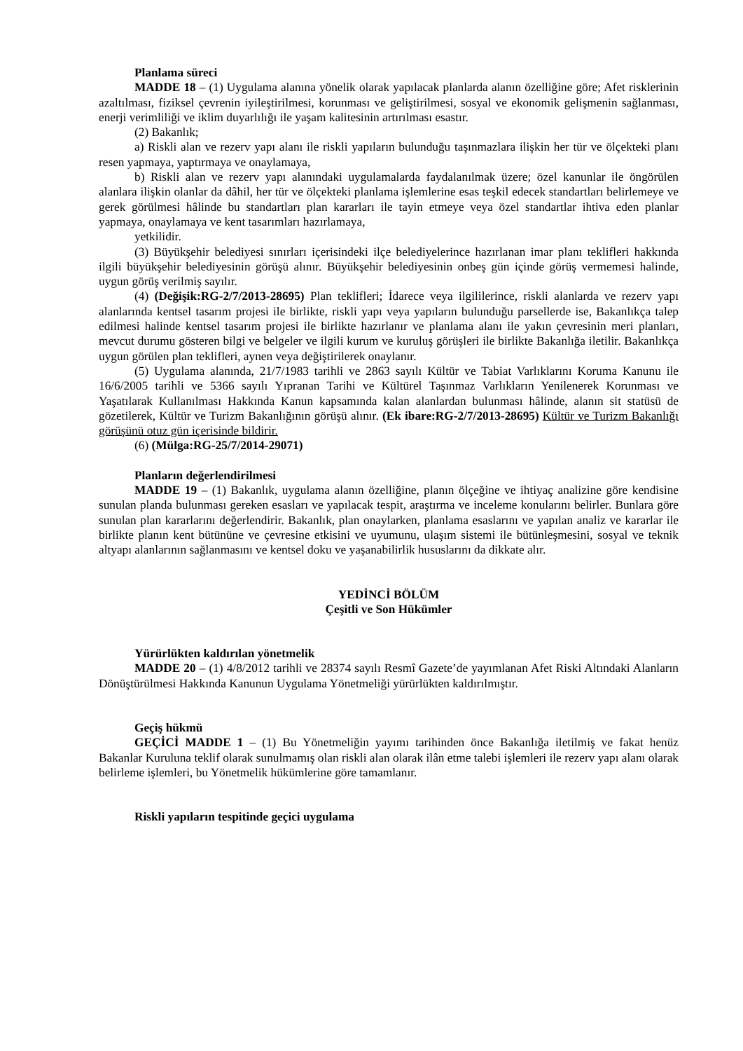Planlama süreci
MADDE 18 – (1) Uygulama alanına yönelik olarak yapılacak planlarda alanın özelliğine göre; Afet risklerinin azaltılması, fiziksel çevrenin iyileştirilmesi, korunması ve geliştirilmesi, sosyal ve ekonomik gelişmenin sağlanması, enerji verimliliği ve iklim duyarlılığı ile yaşam kalitesinin artırılması esastır.
(2) Bakanlık;
a) Riskli alan ve rezerv yapı alanı ile riskli yapıların bulunduğu taşınmazlara ilişkin her tür ve ölçekteki planı resen yapmaya, yaptırmaya ve onaylamaya,
b) Riskli alan ve rezerv yapı alanındaki uygulamalarda faydalanılmak üzere; özel kanunlar ile öngörülen alanlara ilişkin olanlar da dâhil, her tür ve ölçekteki planlama işlemlerine esas teşkil edecek standartları belirlemeye ve gerek görülmesi hâlinde bu standartları plan kararları ile tayin etmeye veya özel standartlar ihtiva eden planlar yapmaya, onaylamaya ve kent tasarımları hazırlamaya,
yetkilidir.
(3) Büyükşehir belediyesi sınırları içerisindeki ilçe belediyelerince hazırlanan imar planı teklifleri hakkında ilgili büyükşehir belediyesinin görüşü alınır. Büyükşehir belediyesinin onbeş gün içinde görüş vermemesi halinde, uygun görüş verilmiş sayılır.
(4) (Değişik:RG-2/7/2013-28695) Plan teklifleri; İdarece veya ilgililerince, riskli alanlarda ve rezerv yapı alanlarında kentsel tasarım projesi ile birlikte, riskli yapı veya yapıların bulunduğu parsellerde ise, Bakanlıkça talep edilmesi halinde kentsel tasarım projesi ile birlikte hazırlanır ve planlama alanı ile yakın çevresinin meri planları, mevcut durumu gösteren bilgi ve belgeler ve ilgili kurum ve kuruluş görüşleri ile birlikte Bakanlığa iletilir. Bakanlıkça uygun görülen plan teklifleri, aynen veya değiştirilerek onaylanır.
(5) Uygulama alanında, 21/7/1983 tarihli ve 2863 sayılı Kültür ve Tabiat Varlıklarını Koruma Kanunu ile 16/6/2005 tarihli ve 5366 sayılı Yıpranan Tarihi ve Kültürel Taşınmaz Varlıkların Yenilenerek Korunması ve Yaşatılarak Kullanılması Hakkında Kanun kapsamında kalan alanlardan bulunması hâlinde, alanın sit statüsü de gözetilerek, Kültür ve Turizm Bakanlığının görüşü alınır. (Ek ibare:RG-2/7/2013-28695) Kültür ve Turizm Bakanlığı görüşünü otuz gün içerisinde bildirir.
(6) (Mülga:RG-25/7/2014-29071)
Planların değerlendirilmesi
MADDE 19 – (1) Bakanlık, uygulama alanın özelliğine, planın ölçeğine ve ihtiyaç analizine göre kendisine sunulan planda bulunması gereken esasları ve yapılacak tespit, araştırma ve inceleme konularını belirler. Bunlara göre sunulan plan kararlarını değerlendirir. Bakanlık, plan onaylarken, planlama esaslarını ve yapılan analiz ve kararlar ile birlikte planın kent bütününe ve çevresine etkisini ve uyumunu, ulaşım sistemi ile bütünleşmesini, sosyal ve teknik altyapı alanlarının sağlanmasını ve kentsel doku ve yaşanabilirlik hususlarını da dikkate alır.
YEDİNCİ BÖLÜM
Çeşitli ve Son Hükümler
Yürürlükten kaldırılan yönetmelik
MADDE 20 – (1) 4/8/2012 tarihli ve 28374 sayılı Resmî Gazete’de yayımlanan Afet Riski Altındaki Alanların Dönüştürülmesi Hakkında Kanunun Uygulama Yönetmeliği yürürlükten kaldırılmıştır.
Geçiş hükmü
GEÇİCİ MADDE 1 – (1) Bu Yönetmeliğin yayımı tarihinden önce Bakanlığa iletilmiş ve fakat henüz Bakanlar Kuruluna teklif olarak sunulmamış olan riskli alan olarak ilân etme talebi işlemleri ile rezerv yapı alanı olarak belirleme işlemleri, bu Yönetmelik hükümlerine göre tamamlanır.
Riskli yapıların tespitinde geçici uygulama